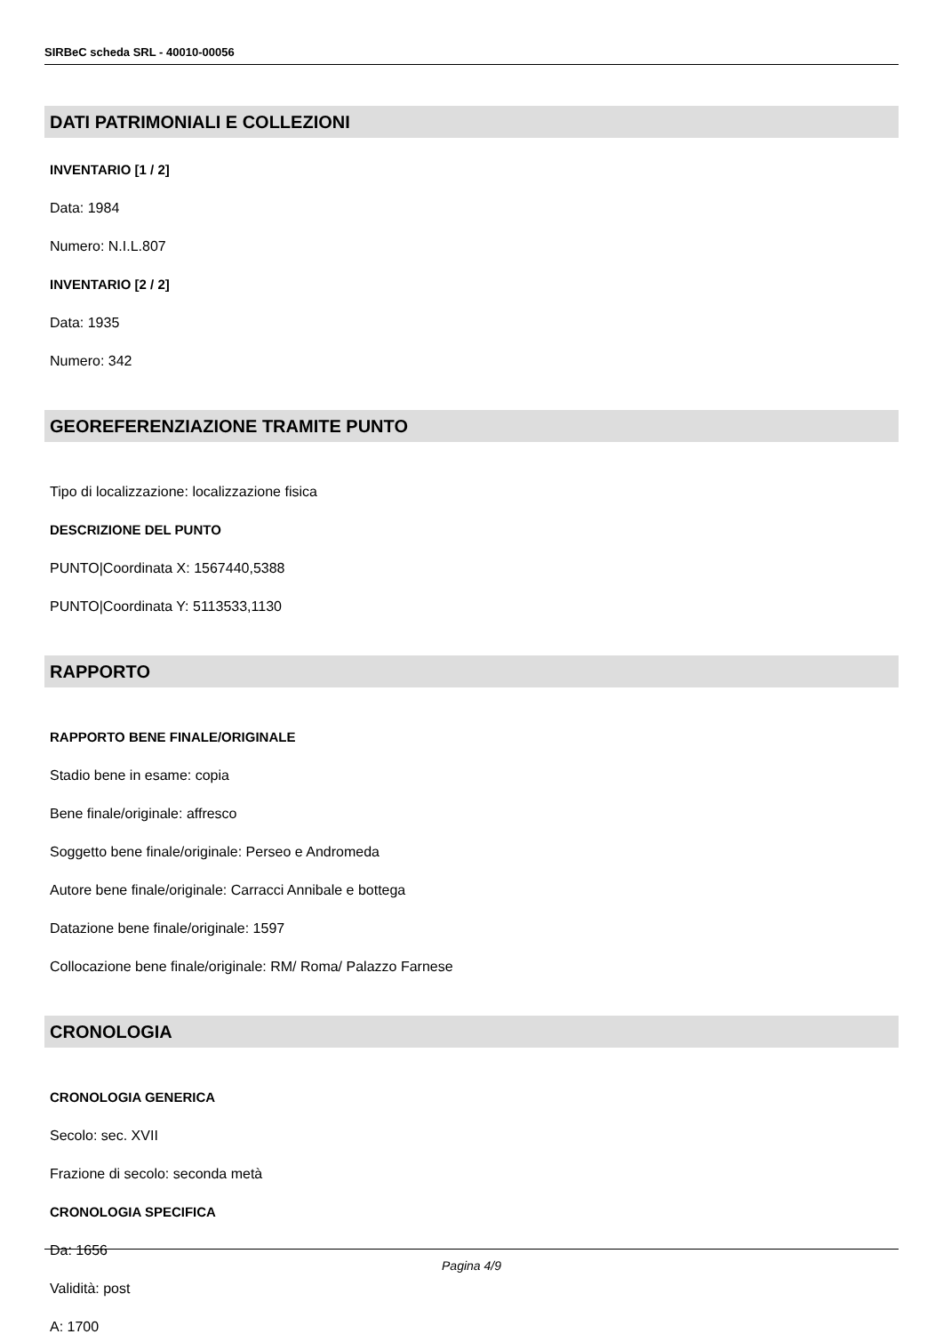SIRBeC scheda SRL - 40010-00056
DATI PATRIMONIALI E COLLEZIONI
INVENTARIO [1 / 2]
Data: 1984
Numero: N.I.L.807
INVENTARIO [2 / 2]
Data: 1935
Numero: 342
GEOREFERENZIAZIONE TRAMITE PUNTO
Tipo di localizzazione: localizzazione fisica
DESCRIZIONE DEL PUNTO
PUNTO|Coordinata X: 1567440,5388
PUNTO|Coordinata Y: 5113533,1130
RAPPORTO
RAPPORTO BENE FINALE/ORIGINALE
Stadio bene in esame: copia
Bene finale/originale: affresco
Soggetto bene finale/originale: Perseo e Andromeda
Autore bene finale/originale: Carracci Annibale e bottega
Datazione bene finale/originale: 1597
Collocazione bene finale/originale: RM/ Roma/ Palazzo Farnese
CRONOLOGIA
CRONOLOGIA GENERICA
Secolo: sec. XVII
Frazione di secolo: seconda metà
CRONOLOGIA SPECIFICA
Da: 1656
Validità: post
A: 1700
Pagina 4/9